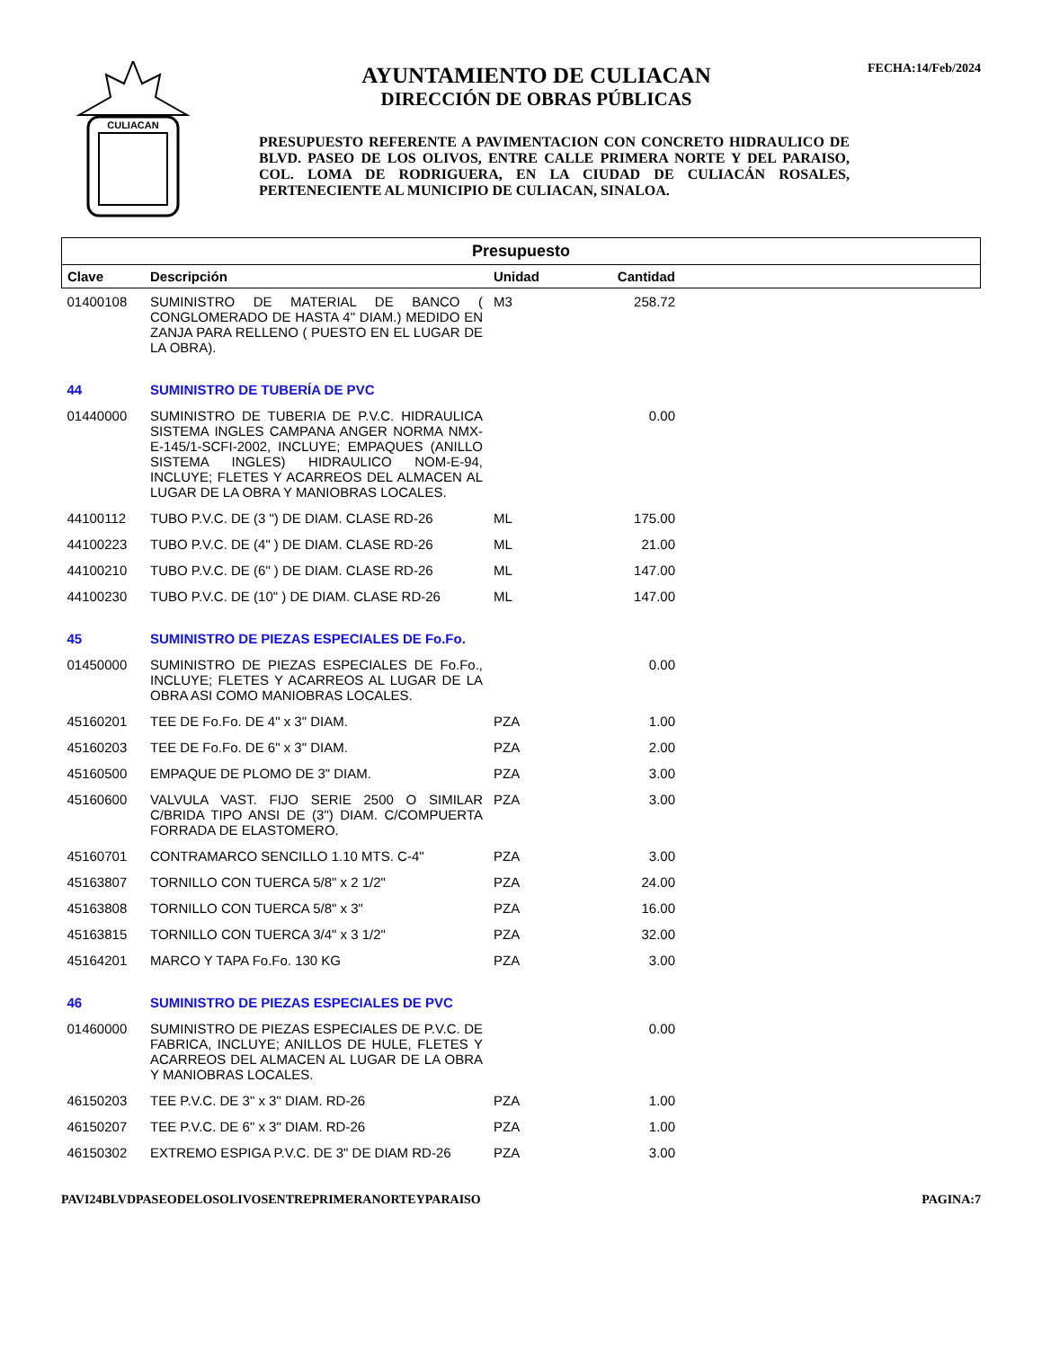CULIACAN
AYUNTAMIENTO DE CULIACAN
DIRECCIÓN DE OBRAS PÚBLICAS
PRESUPUESTO REFERENTE A PAVIMENTACION CON CONCRETO HIDRAULICO DE BLVD. PASEO DE LOS OLIVOS, ENTRE CALLE PRIMERA NORTE Y DEL PARAISO, COL. LOMA DE RODRIGUERA, EN LA CIUDAD DE CULIACÁN ROSALES, PERTENECIENTE AL MUNICIPIO DE CULIACAN, SINALOA.
FECHA:14/Feb/2024
| Presupuesto | | | | |
| --- | --- | --- | --- | --- |
| Clave | Descripción | Unidad | Cantidad | |
| 01400108 | SUMINISTRO DE MATERIAL DE BANCO ( CONGLOMERADO DE HASTA 4" DIAM.) MEDIDO EN ZANJA PARA RELLENO ( PUESTO EN EL LUGAR DE LA OBRA). | M3 | 258.72 | |
| 44 | SUMINISTRO DE TUBERÍA DE PVC | | | |
| 01440000 | SUMINISTRO DE TUBERIA DE P.V.C. HIDRAULICA SISTEMA INGLES CAMPANA ANGER NORMA NMX-E-145/1-SCFI-2002, INCLUYE; EMPAQUES (ANILLO SISTEMA INGLES) HIDRAULICO NOM-E-94, INCLUYE; FLETES Y ACARREOS DEL ALMACEN AL LUGAR DE LA OBRA Y MANIOBRAS LOCALES. | | 0.00 | |
| 44100112 | TUBO P.V.C. DE (3 ") DE DIAM. CLASE RD-26 | ML | 175.00 | |
| 44100223 | TUBO P.V.C. DE (4" ) DE DIAM. CLASE RD-26 | ML | 21.00 | |
| 44100210 | TUBO P.V.C. DE (6" ) DE DIAM. CLASE RD-26 | ML | 147.00 | |
| 44100230 | TUBO P.V.C. DE (10" ) DE DIAM. CLASE RD-26 | ML | 147.00 | |
| 45 | SUMINISTRO DE PIEZAS ESPECIALES DE Fo.Fo. | | | |
| 01450000 | SUMINISTRO DE PIEZAS ESPECIALES DE Fo.Fo., INCLUYE; FLETES Y ACARREOS AL LUGAR DE LA OBRA ASI COMO MANIOBRAS LOCALES. | | 0.00 | |
| 45160201 | TEE DE Fo.Fo. DE 4" x 3" DIAM. | PZA | 1.00 | |
| 45160203 | TEE DE Fo.Fo. DE 6" x 3" DIAM. | PZA | 2.00 | |
| 45160500 | EMPAQUE DE PLOMO DE 3" DIAM. | PZA | 3.00 | |
| 45160600 | VALVULA VAST. FIJO SERIE 2500 O SIMILAR C/BRIDA TIPO ANSI DE (3") DIAM. C/COMPUERTA FORRADA DE ELASTOMERO. | PZA | 3.00 | |
| 45160701 | CONTRAMARCO SENCILLO 1.10 MTS. C-4" | PZA | 3.00 | |
| 45163807 | TORNILLO CON TUERCA 5/8" x 2 1/2" | PZA | 24.00 | |
| 45163808 | TORNILLO CON TUERCA 5/8" x 3" | PZA | 16.00 | |
| 45163815 | TORNILLO CON TUERCA 3/4" x 3 1/2" | PZA | 32.00 | |
| 45164201 | MARCO Y TAPA Fo.Fo. 130 KG | PZA | 3.00 | |
| 46 | SUMINISTRO DE PIEZAS ESPECIALES DE PVC | | | |
| 01460000 | SUMINISTRO DE PIEZAS ESPECIALES DE P.V.C. DE FABRICA, INCLUYE; ANILLOS DE HULE, FLETES Y ACARREOS DEL ALMACEN AL LUGAR DE LA OBRA Y MANIOBRAS LOCALES. | | 0.00 | |
| 46150203 | TEE P.V.C. DE 3" x 3" DIAM. RD-26 | PZA | 1.00 | |
| 46150207 | TEE P.V.C. DE 6" x 3" DIAM. RD-26 | PZA | 1.00 | |
| 46150302 | EXTREMO ESPIGA P.V.C. DE 3" DE DIAM RD-26 | PZA | 3.00 | |
PAVI24BLVDPASEODELOSOLIVOSENTREPRIMERANORTEYPARAISO PAGINA:7